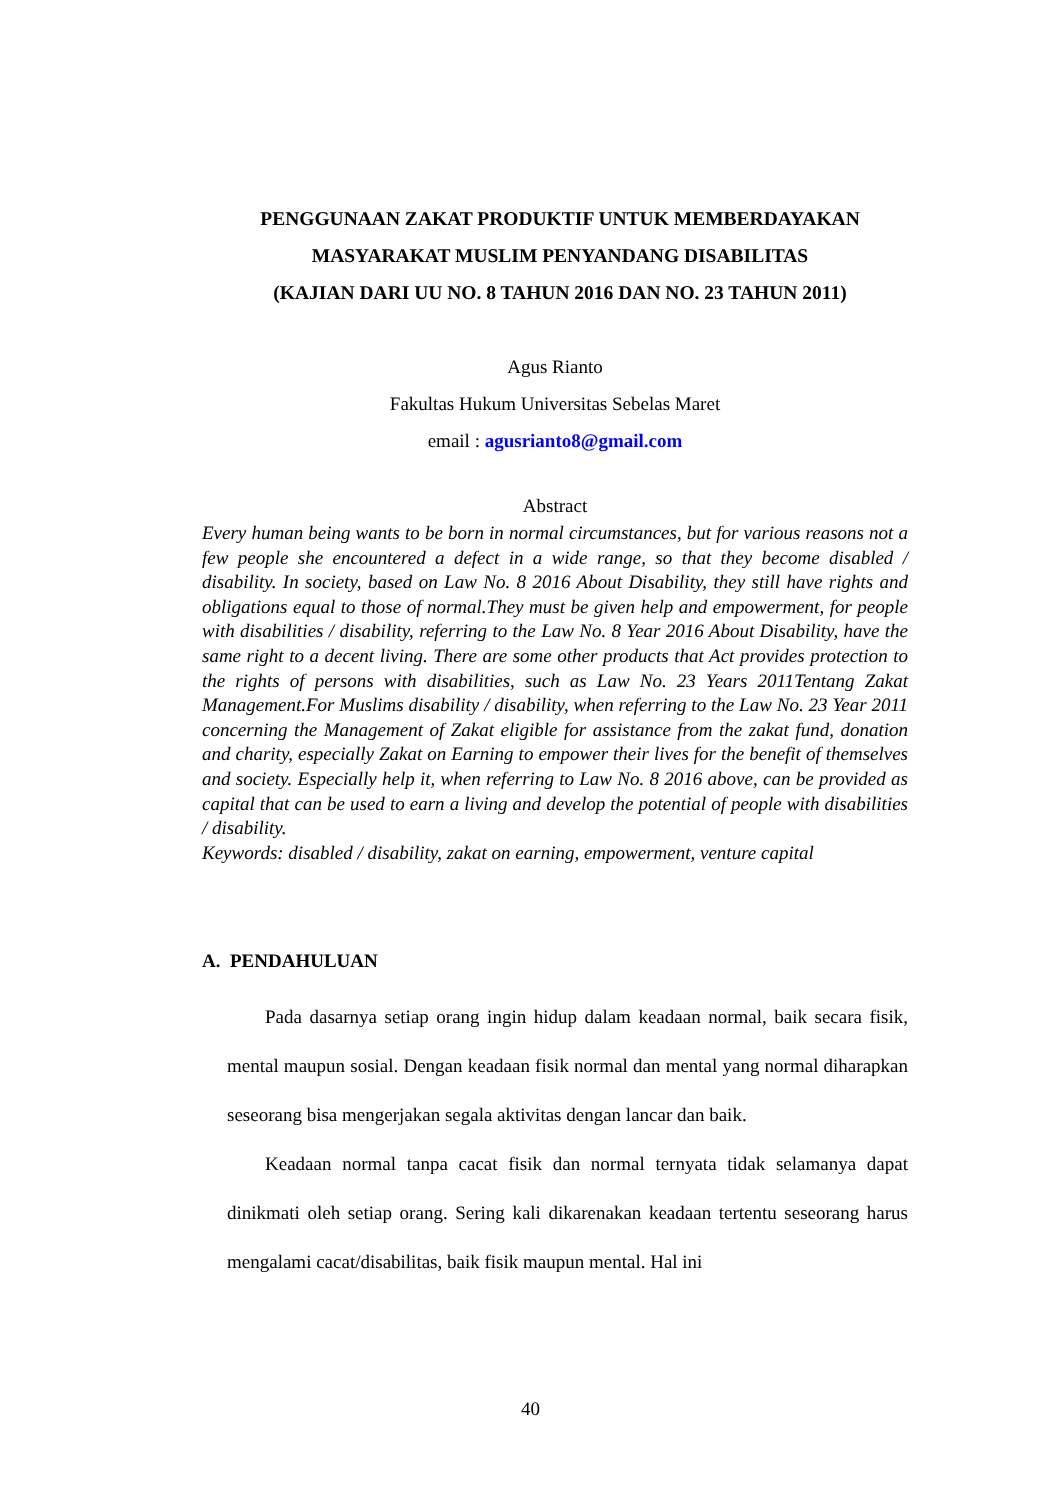PENGGUNAAN ZAKAT PRODUKTIF UNTUK MEMBERDAYAKAN
MASYARAKAT MUSLIM PENYANDANG DISABILITAS
(KAJIAN DARI UU NO. 8 TAHUN 2016 DAN NO. 23 TAHUN 2011)
Agus Rianto
Fakultas Hukum Universitas Sebelas Maret
email : agusrianto8@gmail.com
Abstract
Every human being wants to be born in normal circumstances, but for various reasons not a few people she encountered a defect in a wide range, so that they become disabled / disability. In society, based on Law No. 8 2016 About Disability, they still have rights and obligations equal to those of normal.They must be given help and empowerment, for people with disabilities / disability, referring to the Law No. 8 Year 2016 About Disability, have the same right to a decent living. There are some other products that Act provides protection to the rights of persons with disabilities, such as Law No. 23 Years 2011Tentang Zakat Management.For Muslims disability / disability, when referring to the Law No. 23 Year 2011 concerning the Management of Zakat eligible for assistance from the zakat fund, donation and charity, especially Zakat on Earning to empower their lives for the benefit of themselves and society. Especially help it, when referring to Law No. 8 2016 above, can be provided as capital that can be used to earn a living and develop the potential of people with disabilities / disability.
Keywords: disabled / disability, zakat on earning, empowerment, venture capital
A. PENDAHULUAN
Pada dasarnya setiap orang ingin hidup dalam keadaan normal, baik secara fisik, mental maupun sosial. Dengan keadaan fisik normal dan mental yang normal diharapkan seseorang bisa mengerjakan segala aktivitas dengan lancar dan baik.
Keadaan normal tanpa cacat fisik dan normal ternyata tidak selamanya dapat dinikmati oleh setiap orang. Sering kali dikarenakan keadaan tertentu seseorang harus mengalami cacat/disabilitas, baik fisik maupun mental. Hal ini
40